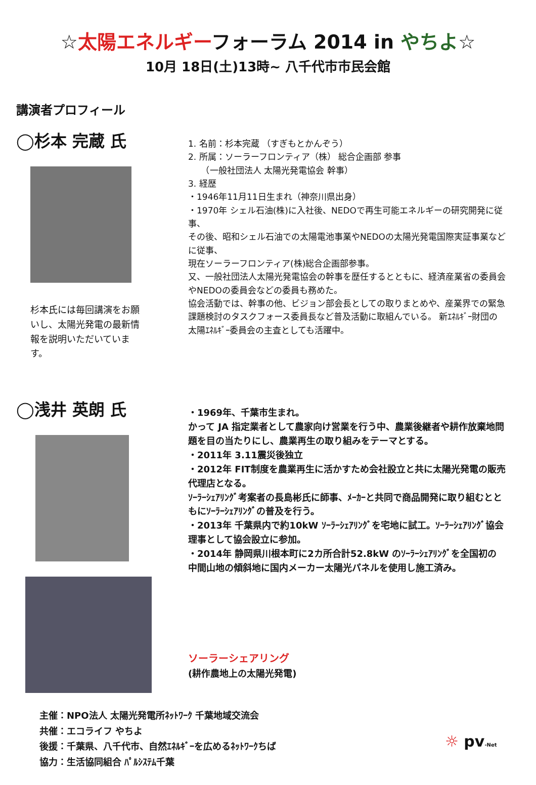☆太陽エネルギーフォーラム 2014 in やちよ☆
10月 18日(土)13時~ 八千代市市民会館
講演者プロフィール
◯杉本 完蔵 氏
杉本氏には毎回講演をお願いし、太陽光発電の最新情報を説明いただいています。
1. 名前：杉本完蔵 （すぎもとかんぞう）
2. 所属：ソーラーフロンティア（株） 総合企画部 参事
　　（一般社団法人 太陽光発電協会 幹事）
3. 経歴
・1946年11月11日生まれ（神奈川県出身）
・1970年 シェル石油(株)に入社後、NEDOで再生可能エネルギーの研究開発に従事、
その後、昭和シェル石油での太陽電池事業やNEDOの太陽光発電国際実証事業などに従事、
現在ソーラーフロンティア(株)総合企画部参事。
又、一般社団法人太陽光発電協会の幹事を歴任するとともに、経済産業省の委員会やNEDOの委員会などの委員も務めた。
協会活動では、幹事の他、ビジョン部会長としての取りまとめや、産業界での緊急課題検討のタスクフォース委員長など普及活動に取組んでいる。 新ｴﾈﾙｷﾞｰ財団の太陽ｴﾈﾙｷﾞｰ委員会の主査としても活躍中。
◯浅井 英朗 氏
・1969年、千葉市生まれ。
かって JA 指定業者として農家向け営業を行う中、農業後継者や耕作放棄地問題を目の当たりにし、農業再生の取り組みをテーマとする。
・2011年 3.11震災後独立
・2012年 FIT制度を農業再生に活かすため会社設立と共に太陽光発電の販売代理店となる。
ｿｰﾗｰｼｪｱﾘﾝｸﾞ考案者の長島彬氏に師事、ﾒｰｶｰと共同で商品開発に取り組むとともにｿｰﾗｰｼｪｱﾘﾝｸﾞの普及を行う。
・2013年 千葉県内で約10kW ｿｰﾗｰｼｪｱﾘﾝｸﾞを宅地に試工。ｿｰﾗｰｼｪｱﾘﾝｸﾞ協会理事として協会設立に参加。
・2014年 静岡県川根本町に2カ所合計52.8kW のｿｰﾗｰｼｪｱﾘﾝｸﾞを全国初の中間山地の傾斜地に国内メーカー太陽光パネルを使用し施工済み。
ソーラーシェアリング
(耕作農地上の太陽光発電)
主催：NPO法人 太陽光発電所ﾈｯﾄﾜｰｸ 千葉地域交流会
共催：エコライフ やちよ
後援：千葉県、八千代市、自然ｴﾈﾙｷﾞｰを広めるﾈｯﾄﾜｰｸちば
協力：生活協同組合 ﾊﾟﾙｼｽﾃﾑ千葉
☼ pv-Net